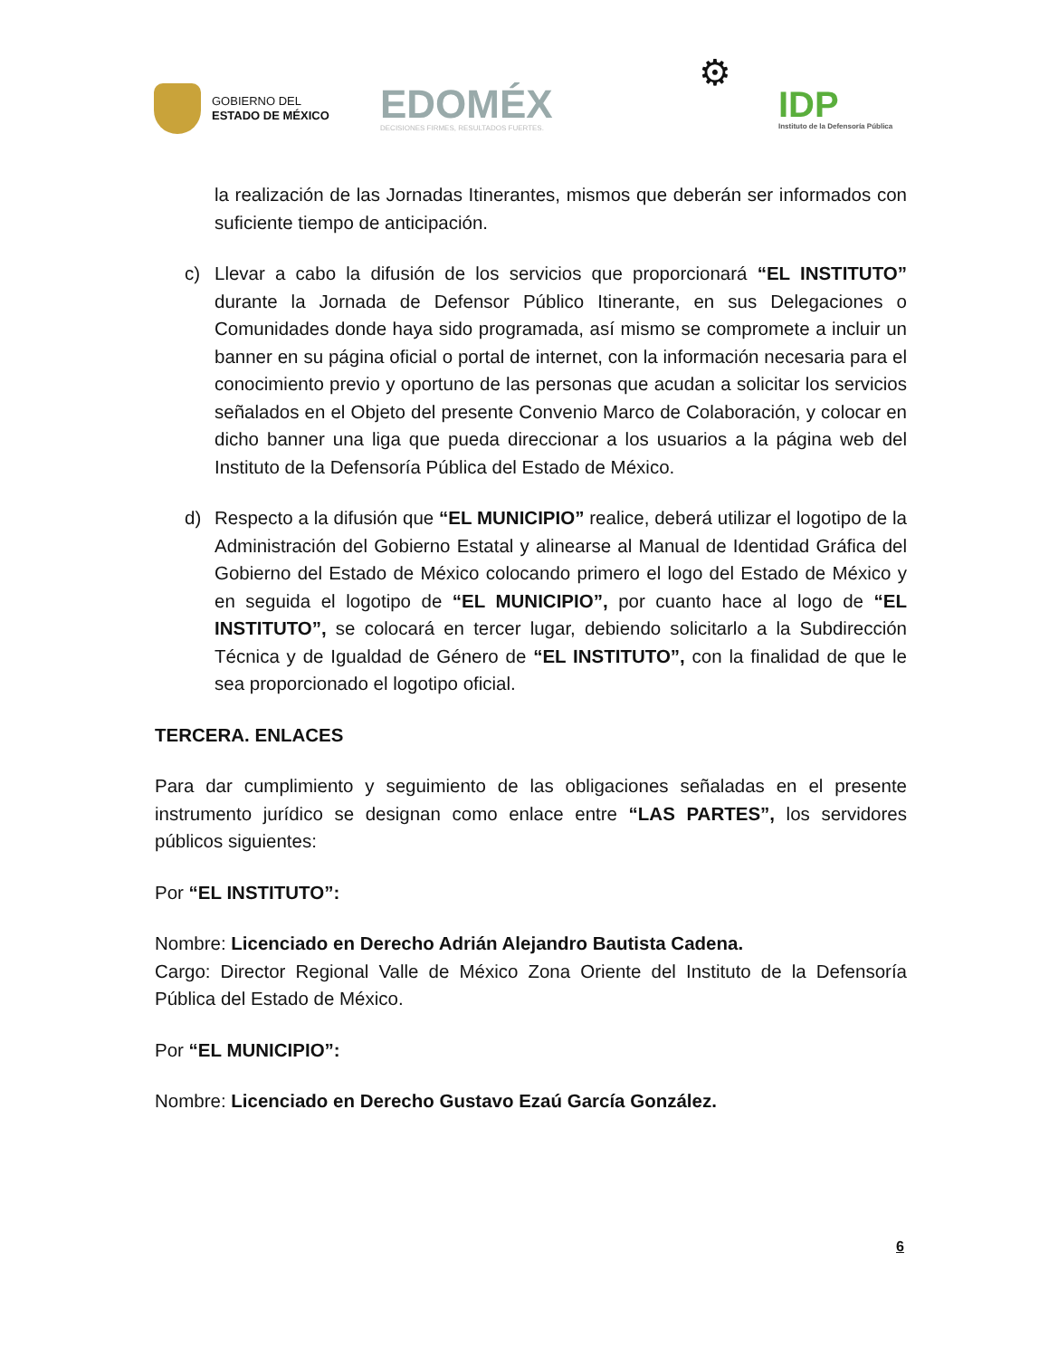GOBIERNO DEL
ESTADO DE MÉXICO
EDOMÉX
DECISIONES FIRMES, RESULTADOS FUERTES.
⚙
IDP
Instituto de la Defensoría Pública
la realización de las Jornadas Itinerantes, mismos que deberán ser informados con suficiente tiempo de anticipación.
c) Llevar a cabo la difusión de los servicios que proporcionará “EL INSTITUTO” durante la Jornada de Defensor Público Itinerante, en sus Delegaciones o Comunidades donde haya sido programada, así mismo se compromete a incluir un banner en su página oficial o portal de internet, con la información necesaria para el conocimiento previo y oportuno de las personas que acudan a solicitar los servicios señalados en el Objeto del presente Convenio Marco de Colaboración, y colocar en dicho banner una liga que pueda direccionar a los usuarios a la página web del Instituto de la Defensoría Pública del Estado de México.
d) Respecto a la difusión que “EL MUNICIPIO” realice, deberá utilizar el logotipo de la Administración del Gobierno Estatal y alinearse al Manual de Identidad Gráfica del Gobierno del Estado de México colocando primero el logo del Estado de México y en seguida el logotipo de “EL MUNICIPIO”, por cuanto hace al logo de “EL INSTITUTO”, se colocará en tercer lugar, debiendo solicitarlo a la Subdirección Técnica y de Igualdad de Género de “EL INSTITUTO”, con la finalidad de que le sea proporcionado el logotipo oficial.
TERCERA. ENLACES
Para dar cumplimiento y seguimiento de las obligaciones señaladas en el presente instrumento jurídico se designan como enlace entre “LAS PARTES”, los servidores públicos siguientes:
Por “EL INSTITUTO”:
Nombre: Licenciado en Derecho Adrián Alejandro Bautista Cadena.
Cargo: Director Regional Valle de México Zona Oriente del Instituto de la Defensoría Pública del Estado de México.
Por “EL MUNICIPIO”:
Nombre: Licenciado en Derecho Gustavo Ezaú García González.
6